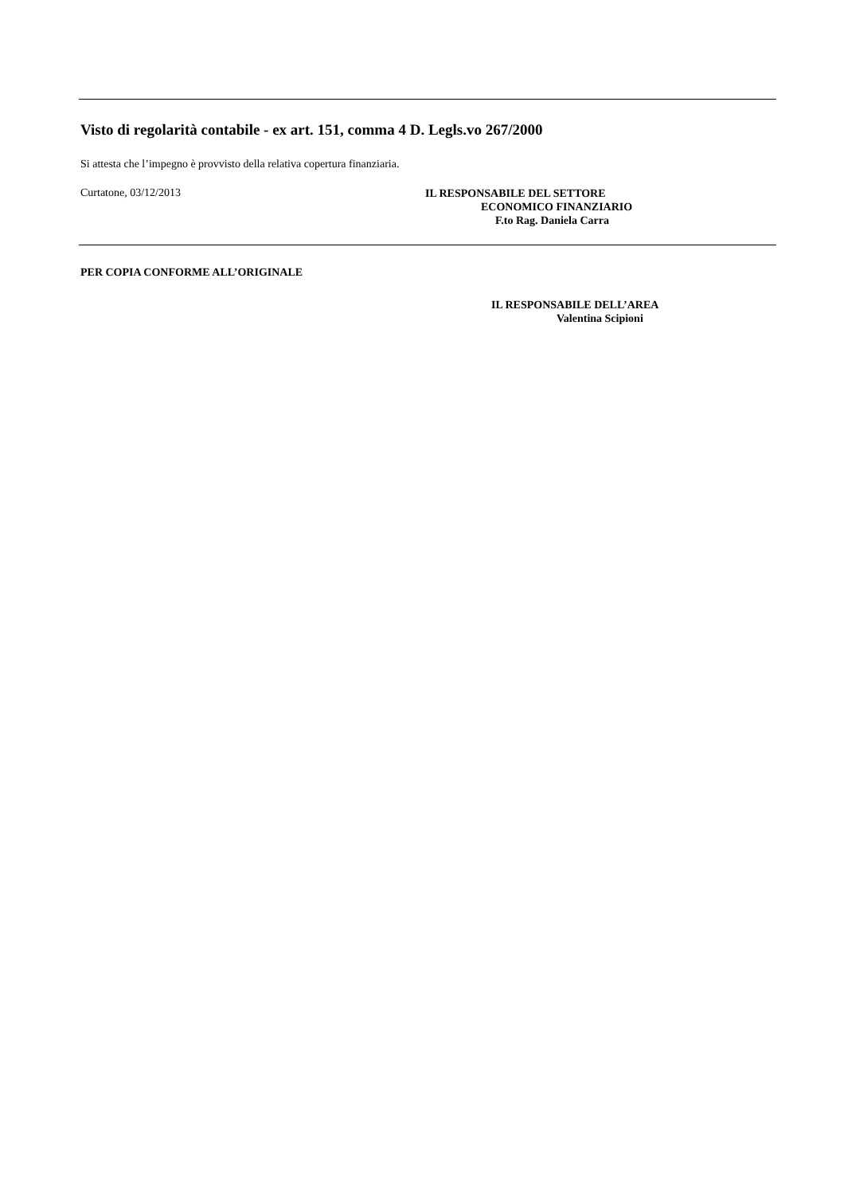Visto di regolarità contabile - ex art. 151, comma 4 D. Legls.vo 267/2000
Si attesta che l’impegno è provvisto della relativa copertura finanziaria.
Curtatone, 03/12/2013
IL RESPONSABILE DEL SETTORE
ECONOMICO FINANZIARIO
F.to Rag. Daniela Carra
PER COPIA CONFORME ALL’ORIGINALE
IL RESPONSABILE DELL’AREA
Valentina Scipioni